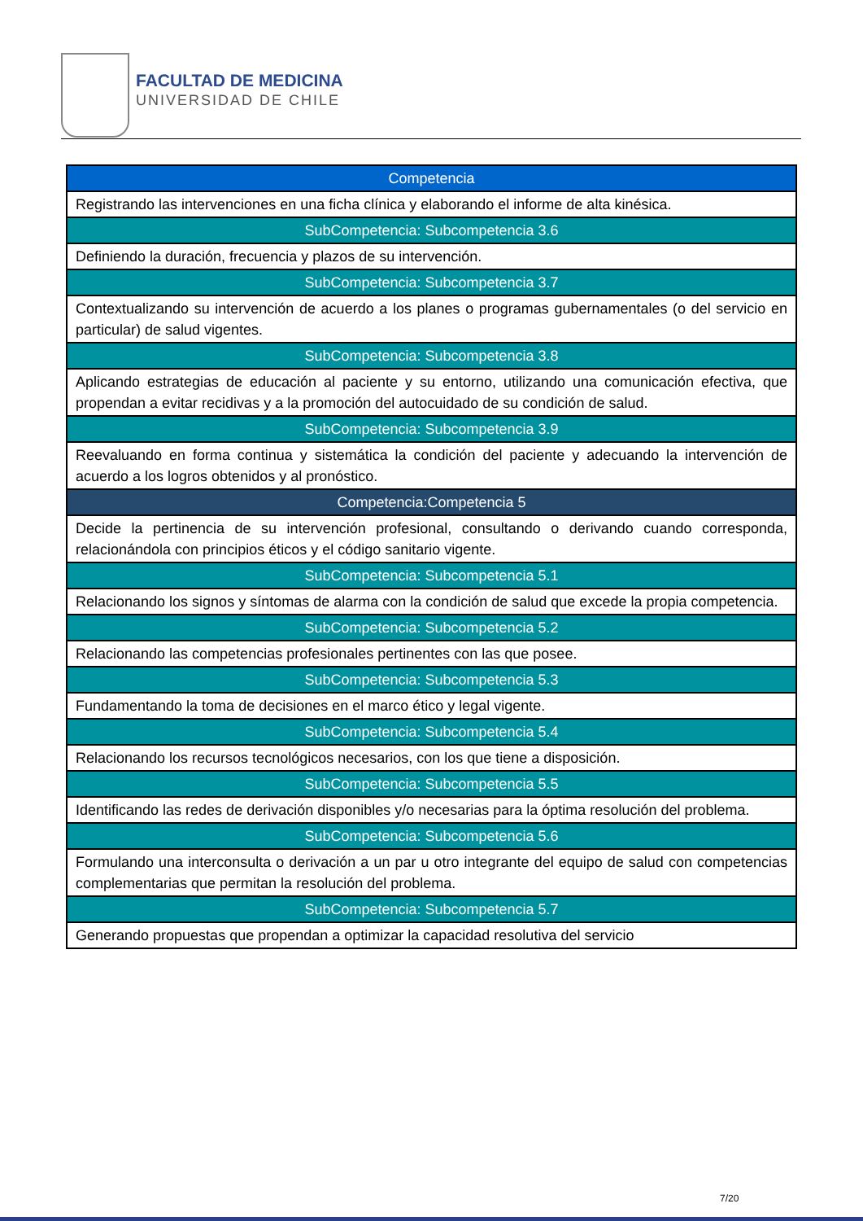FACULTAD DE MEDICINA
UNIVERSIDAD DE CHILE
| Competencia |
| Registrando las intervenciones en una ficha clínica y elaborando el informe de alta kinésica. |
| SubCompetencia: Subcompetencia 3.6 |
| Definiendo la duración, frecuencia y plazos de su intervención. |
| SubCompetencia: Subcompetencia 3.7 |
| Contextualizando su intervención de acuerdo a los planes o programas gubernamentales (o del servicio en particular) de salud vigentes. |
| SubCompetencia: Subcompetencia 3.8 |
| Aplicando estrategias de educación al paciente y su entorno, utilizando una comunicación efectiva, que propendan a evitar recidivas y a la promoción del autocuidado de su condición de salud. |
| SubCompetencia: Subcompetencia 3.9 |
| Reevaluando en forma continua y sistemática la condición del paciente y adecuando la intervención de acuerdo a los logros obtenidos y al pronóstico. |
| Competencia:Competencia 5 |
| Decide la pertinencia de su intervención profesional, consultando o derivando cuando corresponda, relacionándola con principios éticos y el código sanitario vigente. |
| SubCompetencia: Subcompetencia 5.1 |
| Relacionando los signos y síntomas de alarma con la condición de salud que excede la propia competencia. |
| SubCompetencia: Subcompetencia 5.2 |
| Relacionando las competencias profesionales pertinentes con las que posee. |
| SubCompetencia: Subcompetencia 5.3 |
| Fundamentando la toma de decisiones en el marco ético y legal vigente. |
| SubCompetencia: Subcompetencia 5.4 |
| Relacionando los recursos tecnológicos necesarios, con los que tiene a disposición. |
| SubCompetencia: Subcompetencia 5.5 |
| Identificando las redes de derivación disponibles y/o necesarias para la óptima resolución del problema. |
| SubCompetencia: Subcompetencia 5.6 |
| Formulando una interconsulta o derivación a un par u otro integrante del equipo de salud con competencias complementarias que permitan la resolución del problema. |
| SubCompetencia: Subcompetencia 5.7 |
| Generando propuestas que propendan a optimizar la capacidad resolutiva del servicio |
7/20